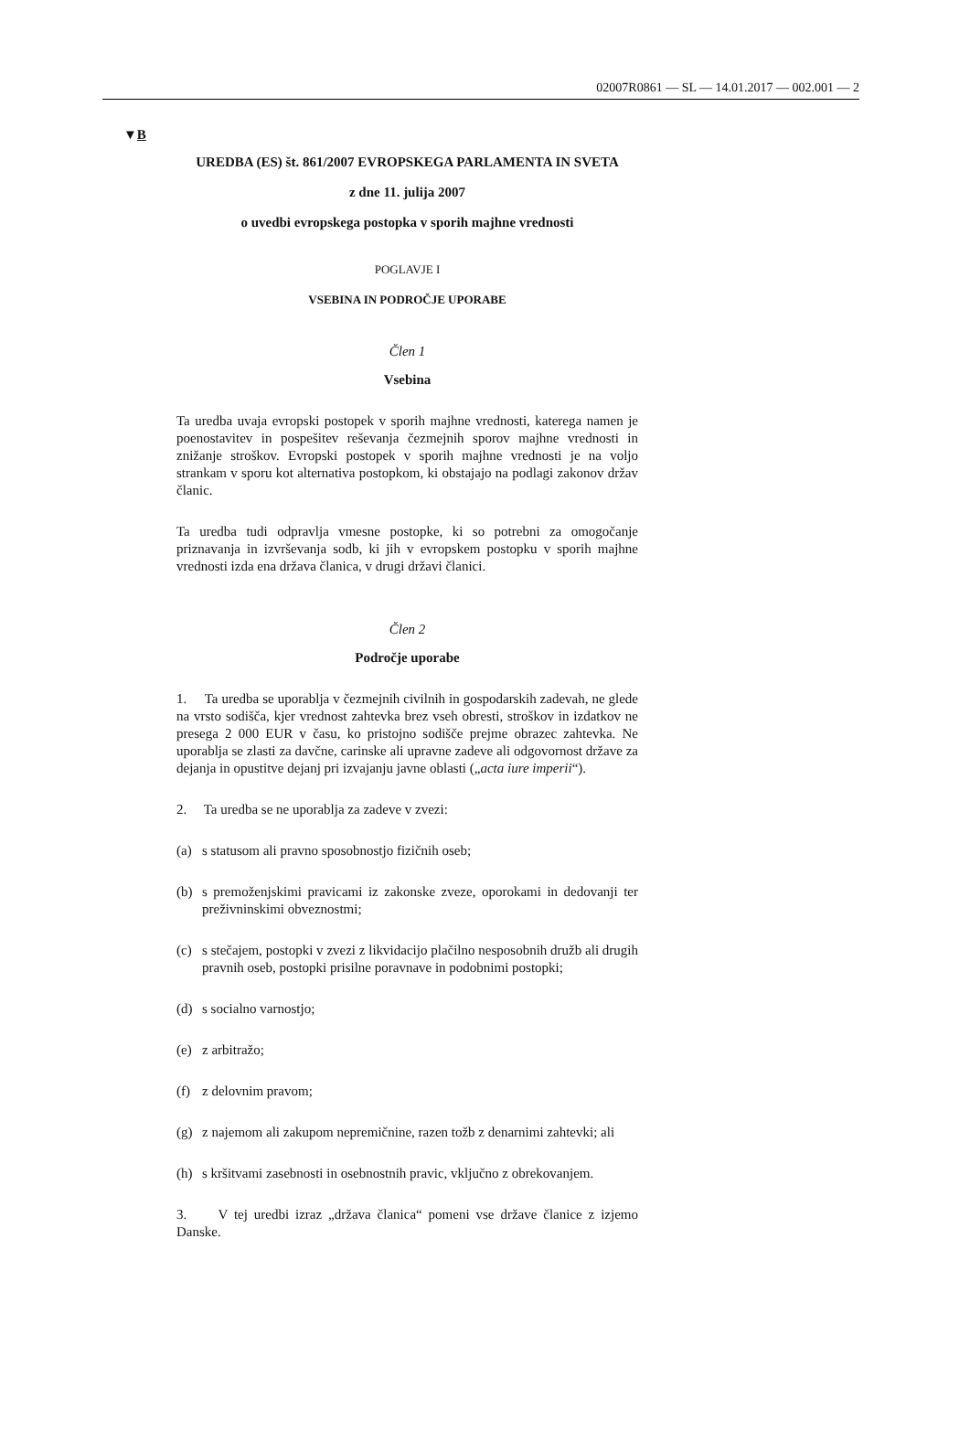02007R0861 — SL — 14.01.2017 — 002.001 — 2
▼B
UREDBA (ES) št. 861/2007 EVROPSKEGA PARLAMENTA IN SVETA
z dne 11. julija 2007
o uvedbi evropskega postopka v sporih majhne vrednosti
POGLAVJE I
VSEBINA IN PODROČJE UPORABE
Člen 1
Vsebina
Ta uredba uvaja evropski postopek v sporih majhne vrednosti, katerega namen je poenostavitev in pospešitev reševanja čezmejnih sporov majhne vrednosti in znižanje stroškov. Evropski postopek v sporih majhne vrednosti je na voljo strankam v sporu kot alternativa postopkom, ki obstajajo na podlagi zakonov držav članic.
Ta uredba tudi odpravlja vmesne postopke, ki so potrebni za omogočanje priznavanja in izvrševanja sodb, ki jih v evropskem postopku v sporih majhne vrednosti izda ena država članica, v drugi državi članici.
Člen 2
Področje uporabe
1. Ta uredba se uporablja v čezmejnih civilnih in gospodarskih zadevah, ne glede na vrsto sodišča, kjer vrednost zahtevka brez vseh obresti, stroškov in izdatkov ne presega 2 000 EUR v času, ko pristojno sodišče prejme obrazec zahtevka. Ne uporablja se zlasti za davčne, carinske ali upravne zadeve ali odgovornost države za dejanja in opustitve dejanj pri izvajanju javne oblasti („acta iure imperii“).
2. Ta uredba se ne uporablja za zadeve v zvezi:
(a) s statusom ali pravno sposobnostjo fizičnih oseb;
(b) s premoženjskimi pravicami iz zakonske zveze, oporokami in dedovanji ter preživninskimi obveznostmi;
(c) s stečajem, postopki v zvezi z likvidacijo plačilno nesposobnih družb ali drugih pravnih oseb, postopki prisilne poravnave in podobnimi postopki;
(d) s socialno varnostjo;
(e) z arbitražo;
(f) z delovnim pravom;
(g) z najemom ali zakupom nepremičnine, razen tožb z denarnimi zahtevki; ali
(h) s kršitvami zasebnosti in osebnostnih pravic, vključno z obrekovanjem.
3. V tej uredbi izraz „država članica“ pomeni vse države članice z izjemo Danske.